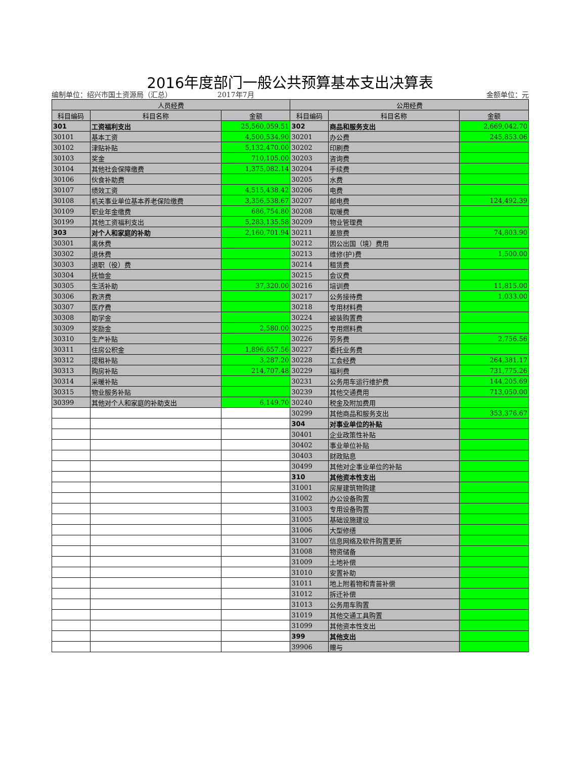2016年度部门一般公共预算基本支出决算表
编制单位：绍兴市国土资源局（汇总） 2017年7月 金额单位：元
| 人员经费 | | | 公用经费 | | |
| --- | --- | --- | --- | --- | --- |
| 科目编码 | 科目名称 | 金额 | 科目编码 | 科目名称 | 金额 |
| 301 | 工资福利支出 | 25,560,059.51 | 302 | 商品和服务支出 | 2,669,042.70 |
| 30101 | 基本工资 | 4,500,534.90 | 30201 | 办公费 | 245,853.06 |
| 30102 | 津贴补贴 | 5,132,470.00 | 30202 | 印刷费 | |
| 30103 | 奖金 | 710,105.00 | 30203 | 咨询费 | |
| 30104 | 其他社会保障缴费 | 1,375,082.14 | 30204 | 手续费 | |
| 30106 | 伙食补助费 | | 30205 | 水费 | |
| 30107 | 绩效工资 | 4,515,438.42 | 30206 | 电费 | |
| 30108 | 机关事业单位基本养老保险缴费 | 3,356,538.67 | 30207 | 邮电费 | 124,492.39 |
| 30109 | 职业年金缴费 | 686,754.80 | 30208 | 取暖费 | |
| 30199 | 其他工资福利支出 | 5,283,135.58 | 30209 | 物业管理费 | |
| 303 | 对个人和家庭的补助 | 2,160,701.94 | 30211 | 差旅费 | 74,803.90 |
| 30301 | 离休费 | | 30212 | 因公出国（境）费用 | |
| 30302 | 退休费 | | 30213 | 维修(护)费 | 1,500.00 |
| 30303 | 退职（役）费 | | 30214 | 租赁费 | |
| 30304 | 抚恤金 | | 30215 | 会议费 | |
| 30305 | 生活补助 | 37,320.00 | 30216 | 培训费 | 11,815.00 |
| 30306 | 救济费 | | 30217 | 公务接待费 | 1,033.00 |
| 30307 | 医疗费 | | 30218 | 专用材料费 | |
| 30308 | 助学金 | | 30224 | 被装购置费 | |
| 30309 | 奖励金 | 2,580.00 | 30225 | 专用燃料费 | |
| 30310 | 生产补贴 | | 30226 | 劳务费 | 2,756.56 |
| 30311 | 住房公积金 | 1,896,657.56 | 30227 | 委托业务费 | |
| 30312 | 提租补贴 | 3,287.20 | 30228 | 工会经费 | 264,381.17 |
| 30313 | 购房补贴 | 214,707.48 | 30229 | 福利费 | 731,775.26 |
| 30314 | 采暖补贴 | | 30231 | 公务用车运行维护费 | 144,205.69 |
| 30315 | 物业服务补贴 | | 30239 | 其他交通费用 | 713,050.00 |
| 30399 | 其他对个人和家庭的补助支出 | 6,149.70 | 30240 | 税金及附加费用 | |
| | | | 30299 | 其他商品和服务支出 | 353,376.67 |
| | | | 304 | 对事业单位的补贴 | |
| | | | 30401 | 企业政策性补贴 | |
| | | | 30402 | 事业单位补贴 | |
| | | | 30403 | 财政贴息 | |
| | | | 30499 | 其他对企事业单位的补贴 | |
| | | | 310 | 其他资本性支出 | |
| | | | 31001 | 房屋建筑物购建 | |
| | | | 31002 | 办公设备购置 | |
| | | | 31003 | 专用设备购置 | |
| | | | 31005 | 基础设施建设 | |
| | | | 31006 | 大型修缮 | |
| | | | 31007 | 信息网络及软件购置更新 | |
| | | | 31008 | 物资储备 | |
| | | | 31009 | 土地补偿 | |
| | | | 31010 | 安置补助 | |
| | | | 31011 | 地上附着物和青苗补偿 | |
| | | | 31012 | 拆迁补偿 | |
| | | | 31013 | 公务用车购置 | |
| | | | 31019 | 其他交通工具购置 | |
| | | | 31099 | 其他资本性支出 | |
| | | | 399 | 其他支出 | |
| | | | 39906 | 赠与 | |